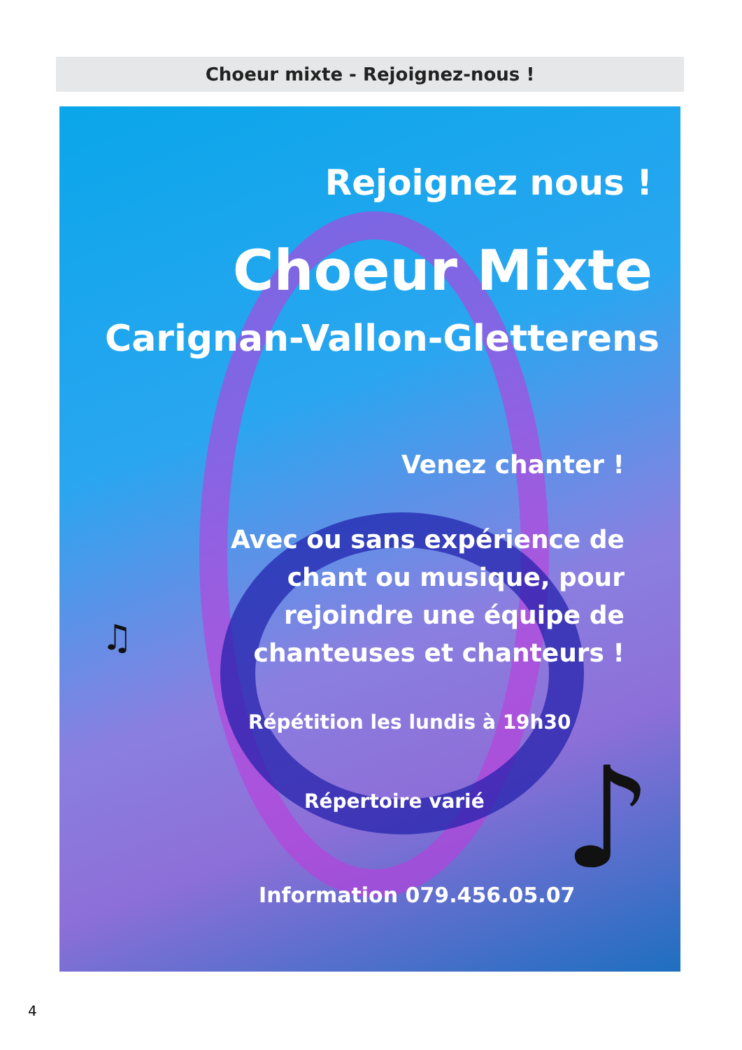Choeur mixte - Rejoignez-nous !
♫
♪
Rejoignez nous !
Choeur Mixte
Carignan-Vallon-Gletterens
Venez chanter !
Avec ou sans expérience de
chant ou musique, pour
rejoindre une équipe de
chanteuses et chanteurs !
Répétition les lundis à 19h30
Répertoire varié
Information 079.456.05.07
4